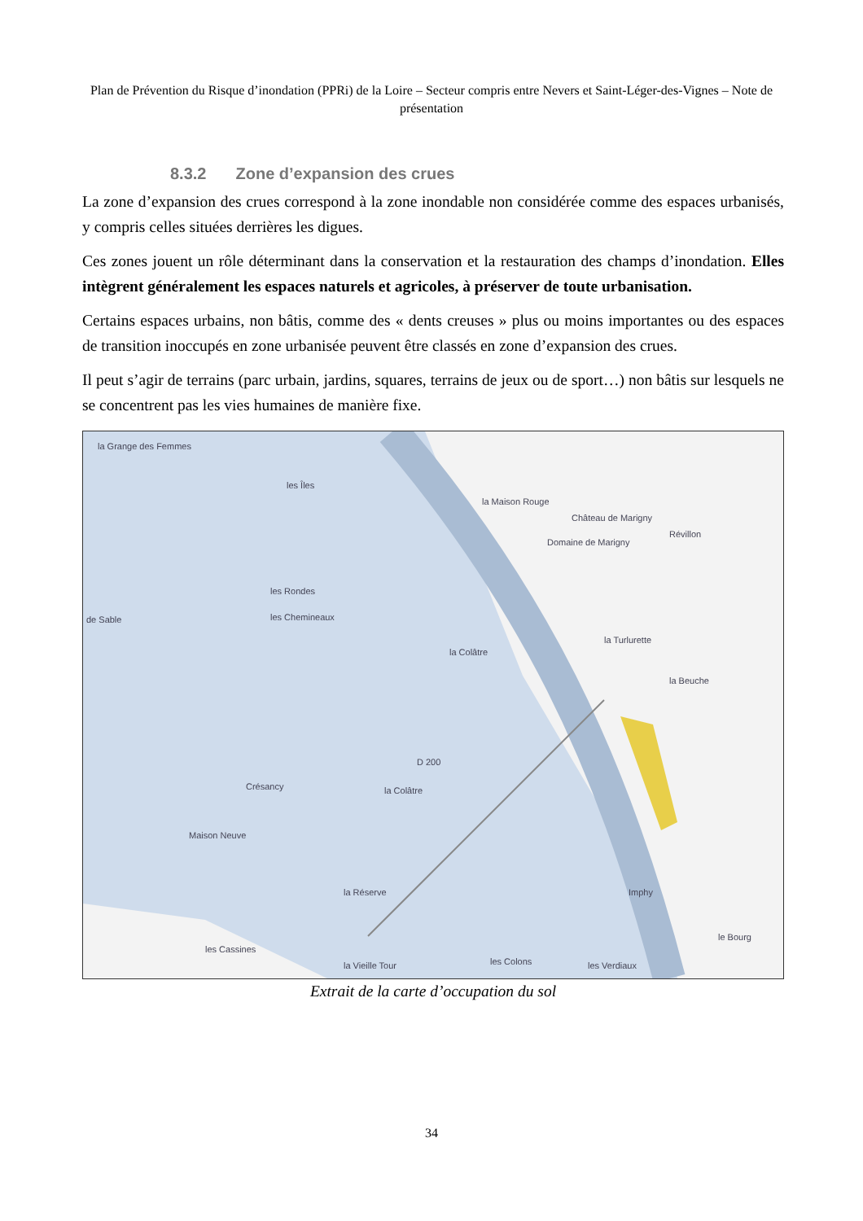Plan de Prévention du Risque d’inondation (PPRi) de la Loire – Secteur compris entre Nevers et Saint-Léger-des-Vignes – Note de présentation
8.3.2 Zone d’expansion des crues
La zone d’expansion des crues correspond à la zone inondable non considérée comme des espaces urbanisés, y compris celles situées derrières les digues.
Ces zones jouent un rôle déterminant dans la conservation et la restauration des champs d’inondation. Elles intègrent généralement les espaces naturels et agricoles, à préserver de toute urbanisation.
Certains espaces urbains, non bâtis, comme des « dents creuses » plus ou moins importantes ou des espaces de transition inoccupés en zone urbanisée peuvent être classés en zone d’expansion des crues.
Il peut s’agir de terrains (parc urbain, jardins, squares, terrains de jeux ou de sport…) non bâtis sur lesquels ne se concentrent pas les vies humaines de manière fixe.
la Grange des Femmes
les Îles
la Maison Rouge
Château de Marigny
Domaine de Marigny
Révillon
les Rondes
les Chemineaux
de Sable
la Colâtre
la Turlurette
la Beuche
D 200
Crésancy la Colâtre
Maison Neuve
la Réserve Imphy
les Cassines
la Vieille Tour les Colons les Verdiaux
le Bourg
Extrait de la carte d’occupation du sol
34